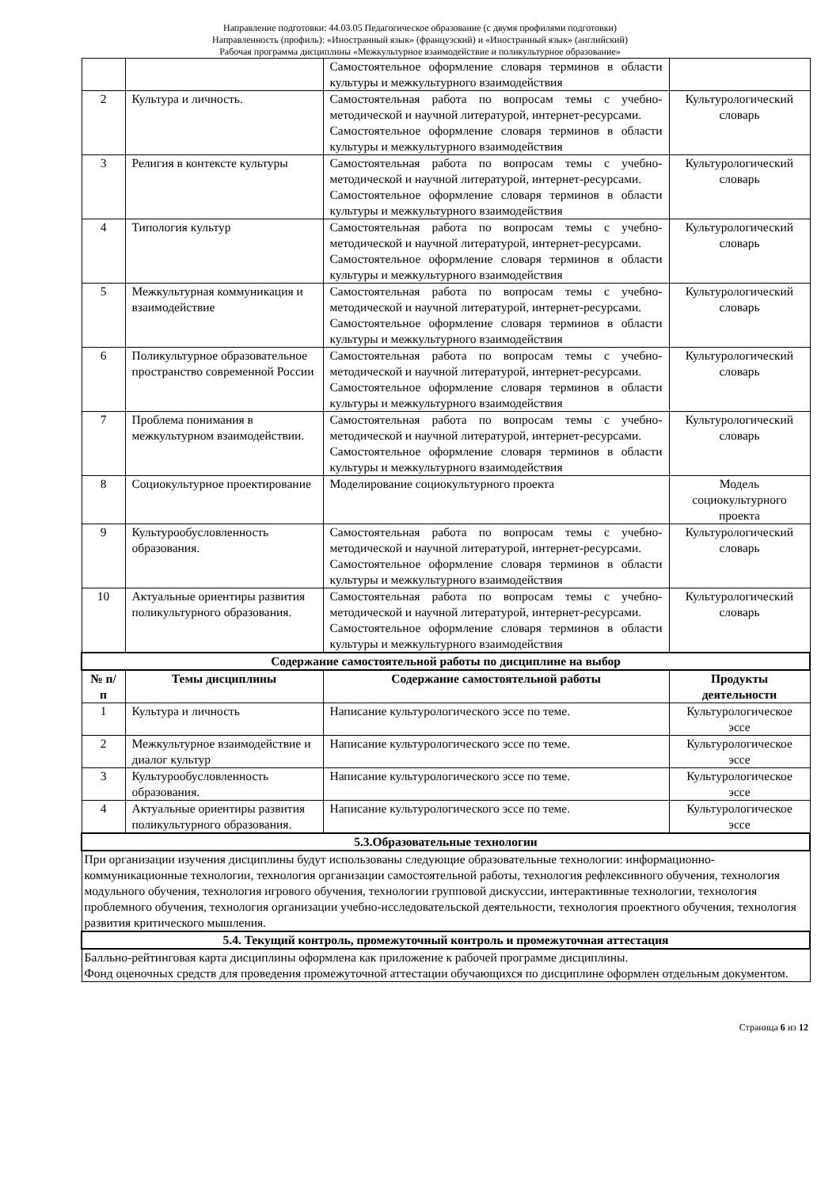Направление подготовки: 44.03.05 Педагогическое образование (с двумя профилями подготовки)
Направленность (профиль): «Иностранный язык» (французский) и «Иностранный язык» (английский)
Рабочая программа дисциплины «Межкультурное взаимодействие и поликультурное образование»
| | | Самостоятельное оформление словаря терминов в области культуры и межкультурного взаимодействия | |
| 2 | Культура и личность. | Самостоятельная работа по вопросам темы с учебно-методической и научной литературой, интернет-ресурсами. Самостоятельное оформление словаря терминов в области культуры и межкультурного взаимодействия | Культурологический словарь |
| 3 | Религия в контексте культуры | Самостоятельная работа по вопросам темы с учебно-методической и научной литературой, интернет-ресурсами. Самостоятельное оформление словаря терминов в области культуры и межкультурного взаимодействия | Культурологический словарь |
| 4 | Типология культур | Самостоятельная работа по вопросам темы с учебно-методической и научной литературой, интернет-ресурсами. Самостоятельное оформление словаря терминов в области культуры и межкультурного взаимодействия | Культурологический словарь |
| 5 | Межкультурная коммуникация и взаимодействие | Самостоятельная работа по вопросам темы с учебно-методической и научной литературой, интернет-ресурсами. Самостоятельное оформление словаря терминов в области культуры и межкультурного взаимодействия | Культурологический словарь |
| 6 | Поликультурное образовательное пространство современной России | Самостоятельная работа по вопросам темы с учебно-методической и научной литературой, интернет-ресурсами. Самостоятельное оформление словаря терминов в области культуры и межкультурного взаимодействия | Культурологический словарь |
| 7 | Проблема понимания в межкультурном взаимодействии. | Самостоятельная работа по вопросам темы с учебно-методической и научной литературой, интернет-ресурсами. Самостоятельное оформление словаря терминов в области культуры и межкультурного взаимодействия | Культурологический словарь |
| 8 | Социокультурное проектирование | Моделирование социокультурного проекта | Модель социокультурного проекта |
| 9 | Культурообусловленность образования. | Самостоятельная работа по вопросам темы с учебно-методической и научной литературой, интернет-ресурсами. Самостоятельное оформление словаря терминов в области культуры и межкультурного взаимодействия | Культурологический словарь |
| 10 | Актуальные ориентиры развития поликультурного образования. | Самостоятельная работа по вопросам темы с учебно-методической и научной литературой, интернет-ресурсами. Самостоятельное оформление словаря терминов в области культуры и межкультурного взаимодействия | Культурологический словарь |
| Содержание самостоятельной работы по дисциплине на выбор | | | |
| № п/п | Темы дисциплины | Содержание самостоятельной работы | Продукты деятельности |
| 1 | Культура и личность | Написание культурологического эссе по теме. | Культурологическое эссе |
| 2 | Межкультурное взаимодействие и диалог культур | Написание культурологического эссе по теме. | Культурологическое эссе |
| 3 | Культурообусловленность образования. | Написание культурологического эссе по теме. | Культурологическое эссе |
| 4 | Актуальные ориентиры развития поликультурного образования. | Написание культурологического эссе по теме. | Культурологическое эссе |
| 5.3.Образовательные технологии | | | |
| При организации изучения дисциплины будут использованы следующие образовательные технологии: информационно-коммуникационные технологии, технология организации самостоятельной работы, технология рефлексивного обучения, технология модульного обучения, технология игрового обучения, технологии групповой дискуссии, интерактивные технологии, технология проблемного обучения, технология организации учебно-исследовательской деятельности, технология проектного обучения, технология развития критического мышления. | | | |
| 5.4. Текущий контроль, промежуточный контроль и промежуточная аттестация | | | |
| Балльно-рейтинговая карта дисциплины оформлена как приложение к рабочей программе дисциплины. Фонд оценочных средств для проведения промежуточной аттестации обучающихся по дисциплине оформлен отдельным документом. | | | |
Страница 6 из 12